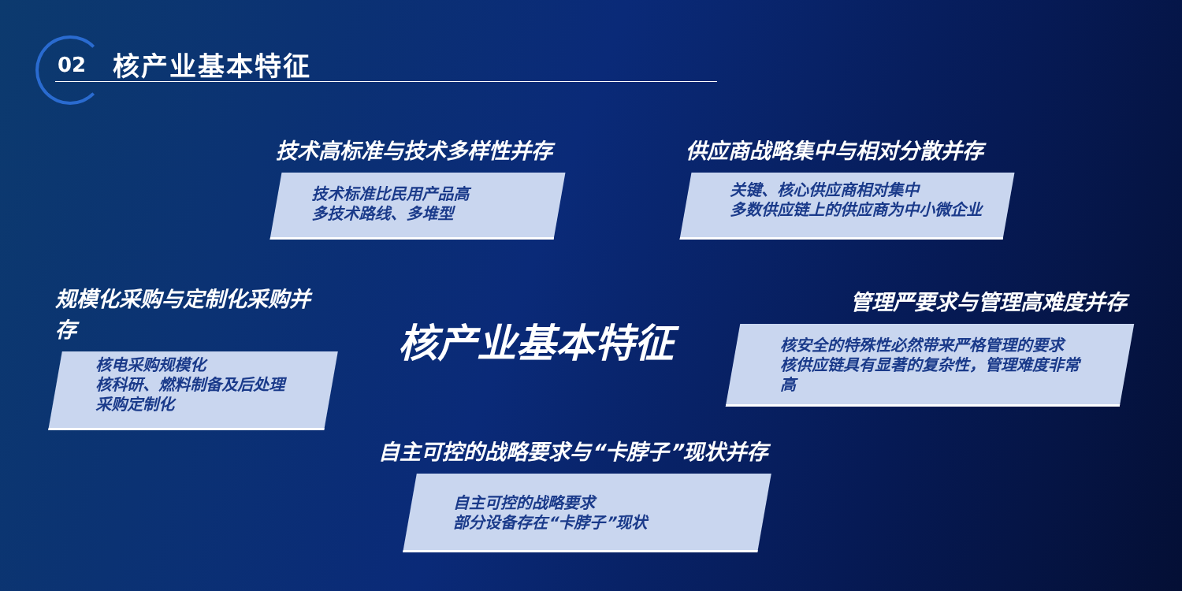02 核产业基本特征
技术高标准与技术多样性并存
技术标准比民用产品高
多技术路线、多堆型
供应商战略集中与相对分散并存
关键、核心供应商相对集中
多数供应链上的供应商为中小微企业
规模化采购与定制化采购并存
核电采购规模化
核科研、燃料制备及后处理
采购定制化
核产业基本特征
管理严要求与管理高难度并存
核安全的特殊性必然带来严格管理的要求
核供应链具有显著的复杂性，管理难度非常高
自主可控的战略要求与“卡脖子”现状并存
自主可控的战略要求
部分设备存在“卡脖子”现状